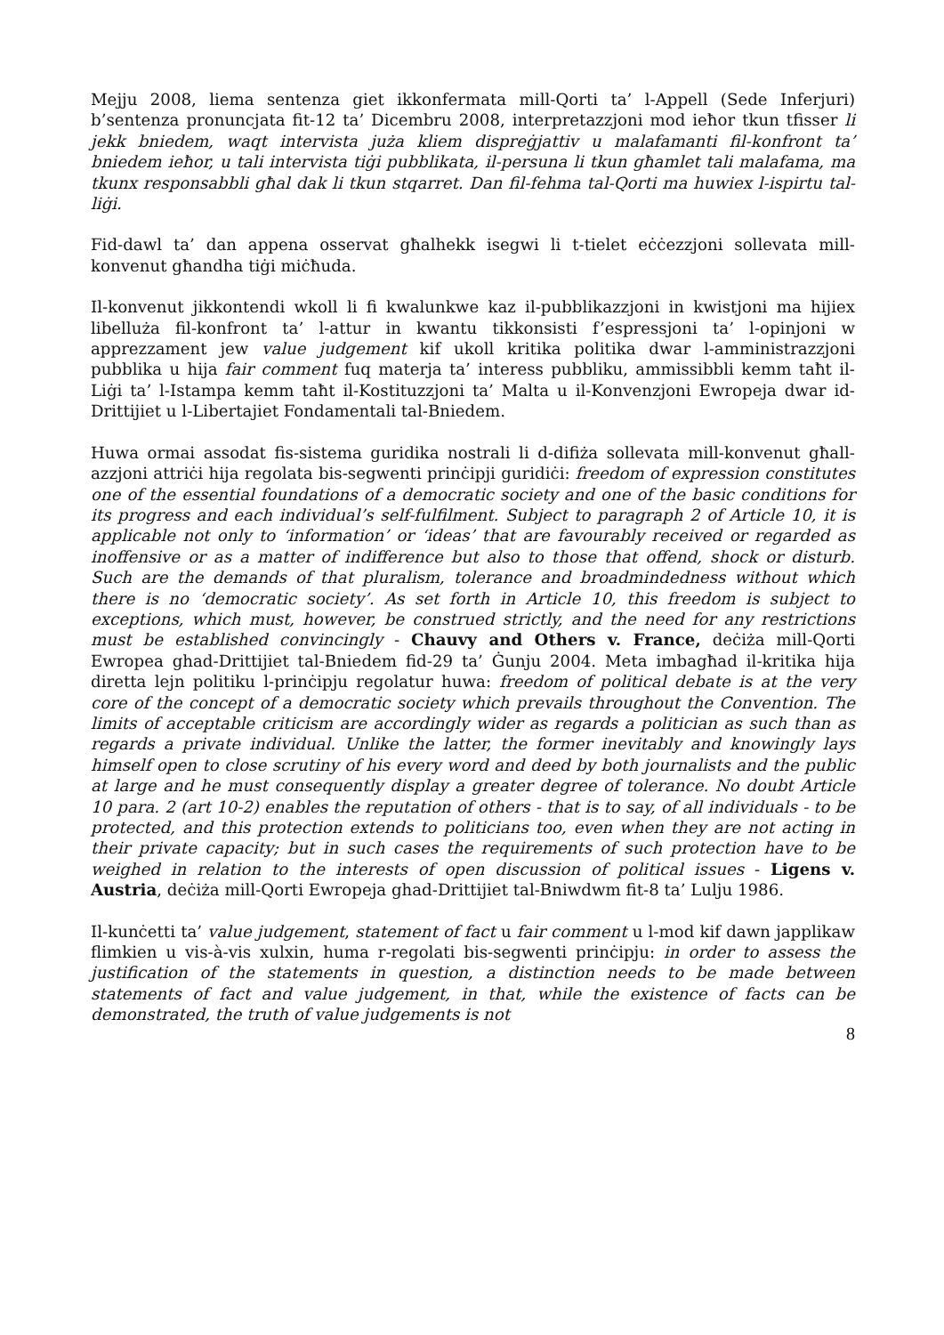Mejju 2008, liema sentenza giet ikkonfermata mill-Qorti ta’ l-Appell (Sede Inferjuri) b’sentenza pronuncjata fit-12 ta’ Dicembru 2008, interpretazzjoni mod ieħor tkun tfisser li jekk bniedem, waqt intervista juża kliem dispreġjattiv u malafamanti fil-konfront ta’ bniedem ieħor, u tali intervista tiġi pubblikata, il-persuna li tkun għamlet tali malafama, ma tkunx responsabbli għal dak li tkun stqarret. Dan fil-fehma tal-Qorti ma huwiex l-ispirtu tal-liġi.
Fid-dawl ta’ dan appena osservat għalhekk isegwi li t-tielet eċċezzjoni sollevata mill-konvenut għandha tiġi miċħuda.
Il-konvenut jikkontendi wkoll li fi kwalunkwe kaz il-pubblikazzjoni in kwistjoni ma hijiex libelluża fil-konfront ta’ l-attur in kwantu tikkonsisti f’espressjoni ta’ l-opinjoni w apprezzament jew value judgement kif ukoll kritika politika dwar l-amministrazzjoni pubblika u hija fair comment fuq materja ta’ interess pubbliku, ammissibbli kemm taħt il-Liġi ta’ l-Istampa kemm taħt il-Kostituzzjoni ta’ Malta u il-Konvenzjoni Ewropeja dwar id-Drittijiet u l-Libertajiet Fondamentali tal-Bniedem.
Huwa ormai assodat fis-sistema guridika nostrali li d-difiża sollevata mill-konvenut għall-azzjoni attriċi hija regolata bis-segwenti prinċipji guridiċi: freedom of expression constitutes one of the essential foundations of a democratic society and one of the basic conditions for its progress and each individual’s self-fulfilment. Subject to paragraph 2 of Article 10, it is applicable not only to ‘information’ or ‘ideas’ that are favourably received or regarded as inoffensive or as a matter of indifference but also to those that offend, shock or disturb. Such are the demands of that pluralism, tolerance and broadmindedness without which there is no ‘democratic society’. As set forth in Article 10, this freedom is subject to exceptions, which must, however, be construed strictly, and the need for any restrictions must be established convincingly - Chauvy and Others v. France, deċiża mill-Qorti Ewropea ghad-Drittijiet tal-Bniedem fid-29 ta’ Ġunju 2004. Meta imbagħad il-kritika hija diretta lejn politiku l-prinċipju regolatur huwa: freedom of political debate is at the very core of the concept of a democratic society which prevails throughout the Convention. The limits of acceptable criticism are accordingly wider as regards a politician as such than as regards a private individual. Unlike the latter, the former inevitably and knowingly lays himself open to close scrutiny of his every word and deed by both journalists and the public at large and he must consequently display a greater degree of tolerance. No doubt Article 10 para. 2 (art 10-2) enables the reputation of others - that is to say, of all individuals - to be protected, and this protection extends to politicians too, even when they are not acting in their private capacity; but in such cases the requirements of such protection have to be weighed in relation to the interests of open discussion of political issues - Ligens v. Austria, deċiża mill-Qorti Ewropeja ghad-Drittijiet tal-Bniwdwm fit-8 ta’ Lulju 1986.
Il-kunċetti ta’ value judgement, statement of fact u fair comment u l-mod kif dawn japplikaw flimkien u vis-à-vis xulxin, huma r-regolati bis-segwenti prinċipju: in order to assess the justification of the statements in question, a distinction needs to be made between statements of fact and value judgement, in that, while the existence of facts can be demonstrated, the truth of value judgements is not
8